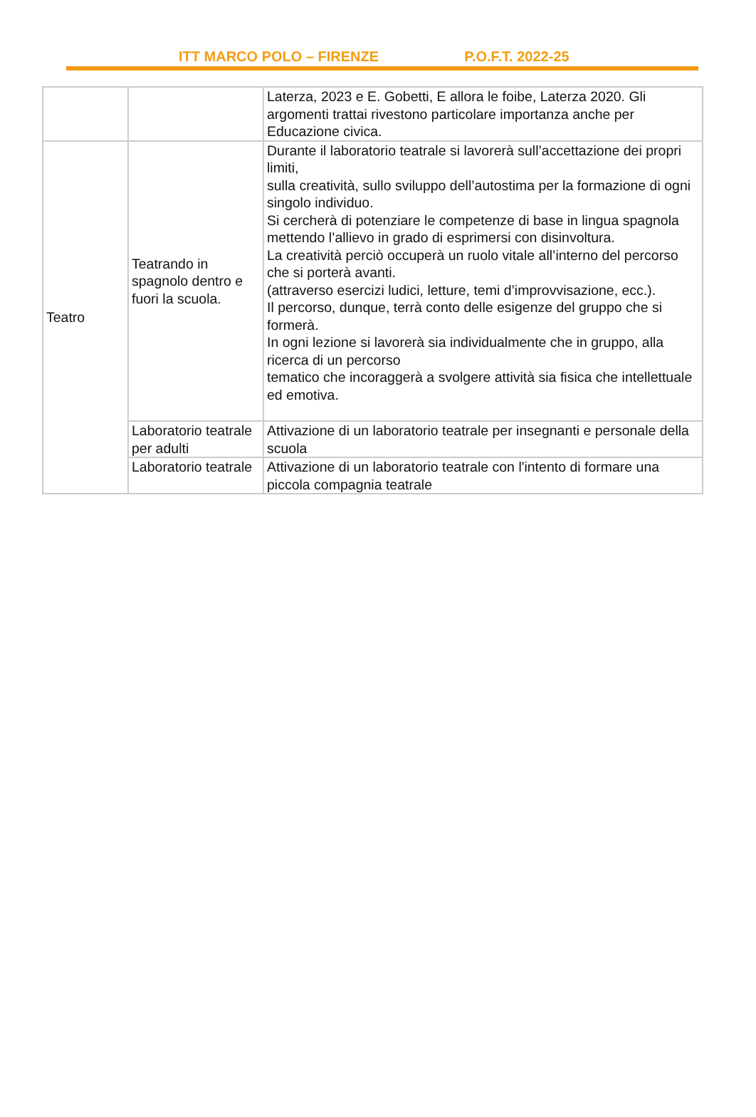ITT MARCO POLO – FIRENZE P.O.F.T. 2022-25
| | | Laterza, 2023 e E. Gobetti, E allora le foibe, Laterza 2020. Gli argomenti trattai rivestono particolare importanza anche per Educazione civica. |
| Teatro | Teatrando in spagnolo dentro e fuori la scuola. | Durante il laboratorio teatrale si lavorerà sull’accettazione dei propri limiti, sulla creatività, sullo sviluppo dell’autostima per la formazione di ogni singolo individuo. Si cercherà di potenziare le competenze di base in lingua spagnola mettendo l’allievo in grado di esprimersi con disinvoltura. La creatività perciò occuperà un ruolo vitale all’interno del percorso che si porterà avanti. (attraverso esercizi ludici, letture, temi d’improvvisazione, ecc.). Il percorso, dunque, terrà conto delle esigenze del gruppo che si formerà. In ogni lezione si lavorerà sia individualmente che in gruppo, alla ricerca di un percorso tematico che incoraggerà a svolgere attività sia fisica che intellettuale ed emotiva. |
| | Laboratorio teatrale per adulti | Attivazione di un laboratorio teatrale per insegnanti e personale della scuola |
| | Laboratorio teatrale | Attivazione di un laboratorio teatrale con l'intento di formare una piccola compagnia teatrale |